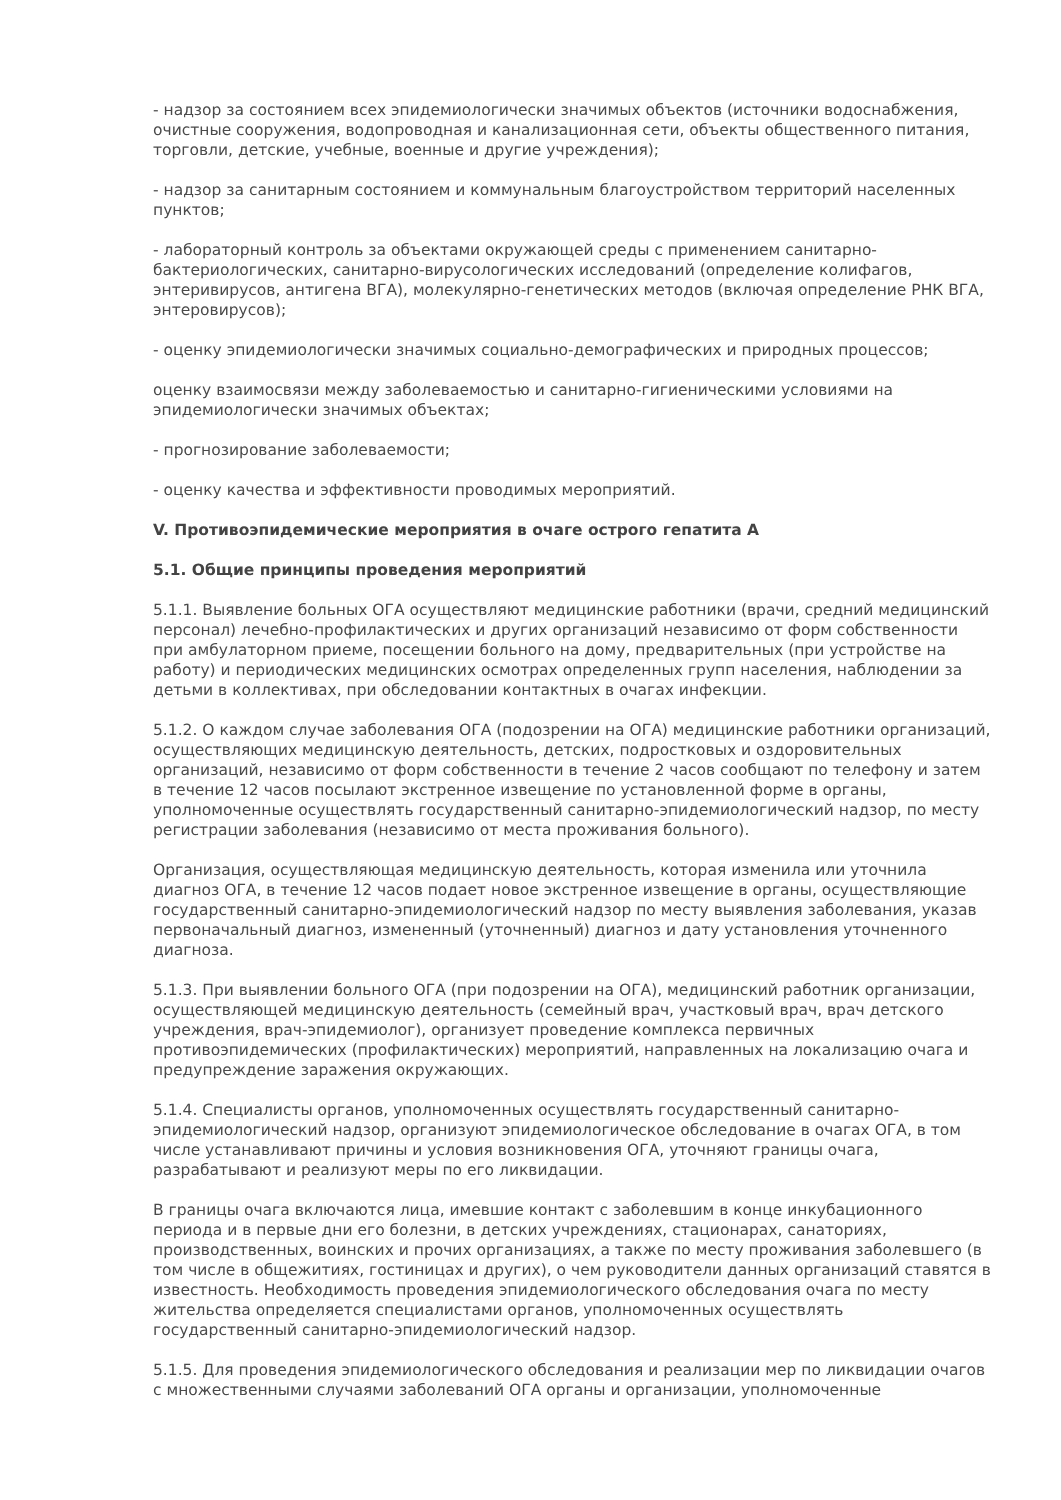- надзор за состоянием всех эпидемиологически значимых объектов (источники водоснабжения, очистные сооружения, водопроводная и канализационная сети, объекты общественного питания, торговли, детские, учебные, военные и другие учреждения);
- надзор за санитарным состоянием и коммунальным благоустройством территорий населенных пунктов;
- лабораторный контроль за объектами окружающей среды с применением санитарно-бактериологических, санитарно-вирусологических исследований (определение колифагов, энтеривирусов, антигена ВГА), молекулярно-генетических методов (включая определение РНК ВГА, энтеровирусов);
- оценку эпидемиологически значимых социально-демографических и природных процессов;
оценку взаимосвязи между заболеваемостью и санитарно-гигиеническими условиями на эпидемиологически значимых объектах;
- прогнозирование заболеваемости;
- оценку качества и эффективности проводимых мероприятий.
V. Противоэпидемические мероприятия в очаге острого гепатита А
5.1. Общие принципы проведения мероприятий
5.1.1. Выявление больных ОГА осуществляют медицинские работники (врачи, средний медицинский персонал) лечебно-профилактических и других организаций независимо от форм собственности при амбулаторном приеме, посещении больного на дому, предварительных (при устройстве на работу) и периодических медицинских осмотрах определенных групп населения, наблюдении за детьми в коллективах, при обследовании контактных в очагах инфекции.
5.1.2. О каждом случае заболевания ОГА (подозрении на ОГА) медицинские работники организаций, осуществляющих медицинскую деятельность, детских, подростковых и оздоровительных организаций, независимо от форм собственности в течение 2 часов сообщают по телефону и затем в течение 12 часов посылают экстренное извещение по установленной форме в органы, уполномоченные осуществлять государственный санитарно-эпидемиологический надзор, по месту регистрации заболевания (независимо от места проживания больного).
Организация, осуществляющая медицинскую деятельность, которая изменила или уточнила диагноз ОГА, в течение 12 часов подает новое экстренное извещение в органы, осуществляющие государственный санитарно-эпидемиологический надзор по месту выявления заболевания, указав первоначальный диагноз, измененный (уточненный) диагноз и дату установления уточненного диагноза.
5.1.3. При выявлении больного ОГА (при подозрении на ОГА), медицинский работник организации, осуществляющей медицинскую деятельность (семейный врач, участковый врач, врач детского учреждения, врач-эпидемиолог), организует проведение комплекса первичных противоэпидемических (профилактических) мероприятий, направленных на локализацию очага и предупреждение заражения окружающих.
5.1.4. Специалисты органов, уполномоченных осуществлять государственный санитарно-эпидемиологический надзор, организуют эпидемиологическое обследование в очагах ОГА, в том числе устанавливают причины и условия возникновения ОГА, уточняют границы очага, разрабатывают и реализуют меры по его ликвидации.
В границы очага включаются лица, имевшие контакт с заболевшим в конце инкубационного периода и в первые дни его болезни, в детских учреждениях, стационарах, санаториях, производственных, воинских и прочих организациях, а также по месту проживания заболевшего (в том числе в общежитиях, гостиницах и других), о чем руководители данных организаций ставятся в известность. Необходимость проведения эпидемиологического обследования очага по месту жительства определяется специалистами органов, уполномоченных осуществлять государственный санитарно-эпидемиологический надзор.
5.1.5. Для проведения эпидемиологического обследования и реализации мер по ликвидации очагов с множественными случаями заболеваний ОГА органы и организации, уполномоченные